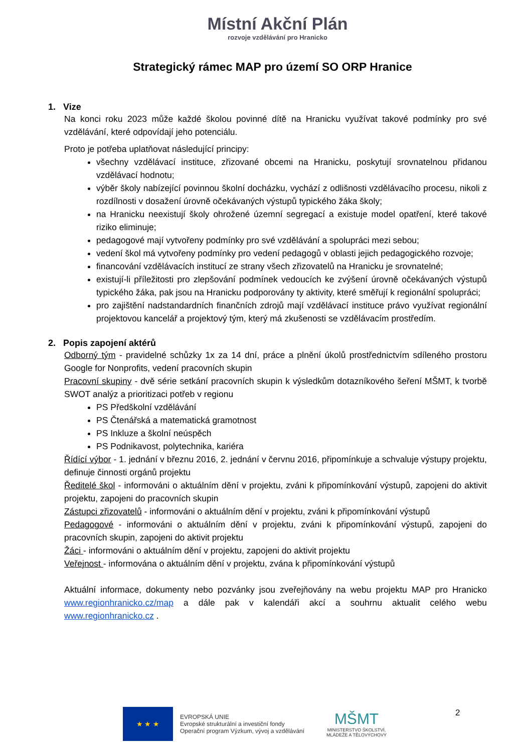Místní Akční Plán
rozvoje vzdělávání pro Hranicko
Strategický rámec MAP pro území SO ORP Hranice
1. Vize
Na konci roku 2023 může každé školou povinné dítě na Hranicku využívat takové podmínky pro své vzdělávání, které odpovídají jeho potenciálu.
Proto je potřeba uplatňovat následující principy:
všechny vzdělávací instituce, zřizované obcemi na Hranicku, poskytují srovnatelnou přidanou vzdělávací hodnotu;
výběr školy nabízející povinnou školní docházku, vychází z odlišnosti vzdělávacího procesu, nikoli z rozdílnosti v dosažení úrovně očekávaných výstupů typického žáka školy;
na Hranicku neexistují školy ohrožené územní segregací a existuje model opatření, které takové riziko eliminuje;
pedagogové mají vytvořeny podmínky pro své vzdělávání a spolupráci mezi sebou;
vedení škol má vytvořeny podmínky pro vedení pedagogů v oblasti jejich pedagogického rozvoje;
financování vzdělávacích institucí ze strany všech zřizovatelů na Hranicku je srovnatelné;
existují-li příležitosti pro zlepšování podmínek vedoucích ke zvýšení úrovně očekávaných výstupů typického žáka, pak jsou na Hranicku podporovány ty aktivity, které směřují k regionální spolupráci;
pro zajištění nadstandardních finančních zdrojů mají vzdělávací instituce právo využívat regionální projektovou kancelář a projektový tým, který má zkušenosti se vzdělávacím prostředím.
2. Popis zapojení aktérů
Odborný tým - pravidelné schůzky 1x za 14 dní, práce a plnění úkolů prostřednictvím sdíleného prostoru Google for Nonprofits, vedení pracovních skupin
Pracovní skupiny - dvě série setkání pracovních skupin k výsledkům dotazníkového šeření MŠMT, k tvorbě SWOT analýz a prioritizaci potřeb v regionu
PS Předškolní vzdělávání
PS Čtenářská a matematická gramotnost
PS Inkluze a školní neúspěch
PS Podnikavost, polytechnika, kariéra
Řídící výbor - 1. jednání v březnu 2016, 2. jednání v červnu 2016, připomínkuje a schvaluje výstupy projektu, definuje činnosti orgánů projektu
Ředitelé škol - informováni o aktuálním dění v projektu, zváni k připomínkování výstupů, zapojeni do aktivit projektu, zapojeni do pracovních skupin
Zástupci zřizovatelů - informováni o aktuálním dění v projektu, zváni k připomínkování výstupů
Pedagogové - informováni o aktuálním dění v projektu, zváni k připomínkování výstupů, zapojeni do pracovních skupin, zapojeni do aktivit projektu
Žáci - informováni o aktuálním dění v projektu, zapojeni do aktivit projektu
Veřejnost - informována o aktuálním dění v projektu, zvána k připomínkování výstupů
Aktuální informace, dokumenty nebo pozvánky jsou zveřejňovány na webu projektu MAP pro Hranicko www.regionhranicko.cz/map a dále pak v kalendáři akcí a souhrnu aktualit celého webu www.regionhranicko.cz .
★ ★ ★
EVROPSKÁ UNIE
Evropské strukturální a investiční fondy
Operační program Výzkum, vývoj a vzdělávání
MŠMT
MINISTERSTVO ŠKOLSTVÍ,
MLÁDEŽE A TĚLOVÝCHOVY
2